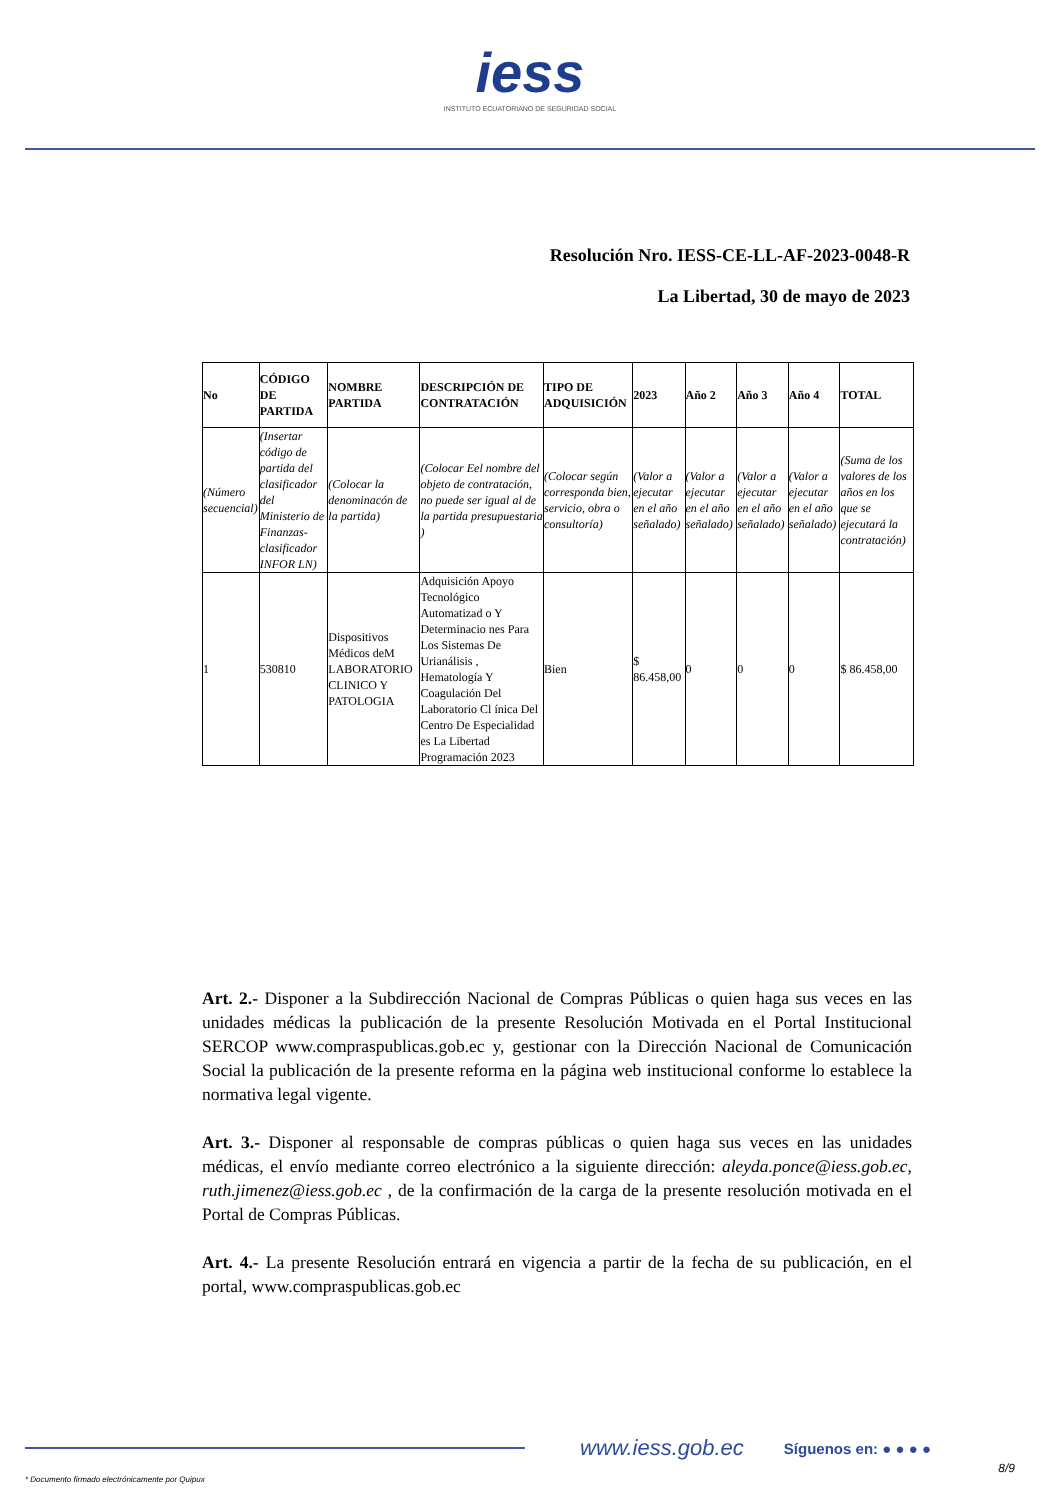iess
INSTITUTO ECUATORIANO DE SEGURIDAD SOCIAL
Resolución Nro. IESS-CE-LL-AF-2023-0048-R
La Libertad, 30 de mayo de 2023
| No | CÓDIGO DE PARTIDA | NOMBRE PARTIDA | DESCRIPCIÓN DE CONTRATACIÓN | TIPO DE ADQUISICIÓN | 2023 | Año 2 | Año 3 | Año 4 | TOTAL |
| --- | --- | --- | --- | --- | --- | --- | --- | --- | --- |
| (Número secuencial) | (Insertar código de partida del clasificador del Ministerio de Finanzas-clasificador INFOR LN) | (Colocar la denominacón de la partida) | (Colocar Eel nombre del objeto de contratación, no puede ser igual al de la partida presupuestaria ) | (Colocar según corresponda bien, servicio, obra o consultoría) | (Valor a ejecutar en el año señalado) | (Valor a ejecutar en el año señalado) | (Valor a ejecutar en el año señalado) | (Valor a ejecutar en el año señalado) | (Suma de los valores de los años en los que se ejecutará la contratación) |
| 1 | 530810 | Dispositivos Médicos deM LABORATORIO CLINICO Y PATOLOGIA | Adquisición Apoyo Tecnológico Automatizad o Y Determinacio nes Para Los Sistemas De Urianálisis , Hematología Y Coagulación Del Laboratorio Cl ínica Del Centro De Especialidad es La Libertad Programación 2023 | Bien | $ 86.458,00 | 0 | 0 | 0 | $ 86.458,00 |
Art. 2.- Disponer a la Subdirección Nacional de Compras Públicas o quien haga sus veces en las unidades médicas la publicación de la presente Resolución Motivada en el Portal Institucional SERCOP www.compraspublicas.gob.ec y, gestionar con la Dirección Nacional de Comunicación Social la publicación de la presente reforma en la página web institucional conforme lo establece la normativa legal vigente.
Art. 3.- Disponer al responsable de compras públicas o quien haga sus veces en las unidades médicas, el envío mediante correo electrónico a la siguiente dirección: aleyda.ponce@iess.gob.ec, ruth.jimenez@iess.gob.ec , de la confirmación de la carga de la presente resolución motivada en el Portal de Compras Públicas.
Art. 4.- La presente Resolución entrará en vigencia a partir de la fecha de su publicación, en el portal, www.compraspublicas.gob.ec
www.iess.gob.ec Síguenos en: ● ● ● ●
8/9
* Documento firmado electrónicamente por Quipux